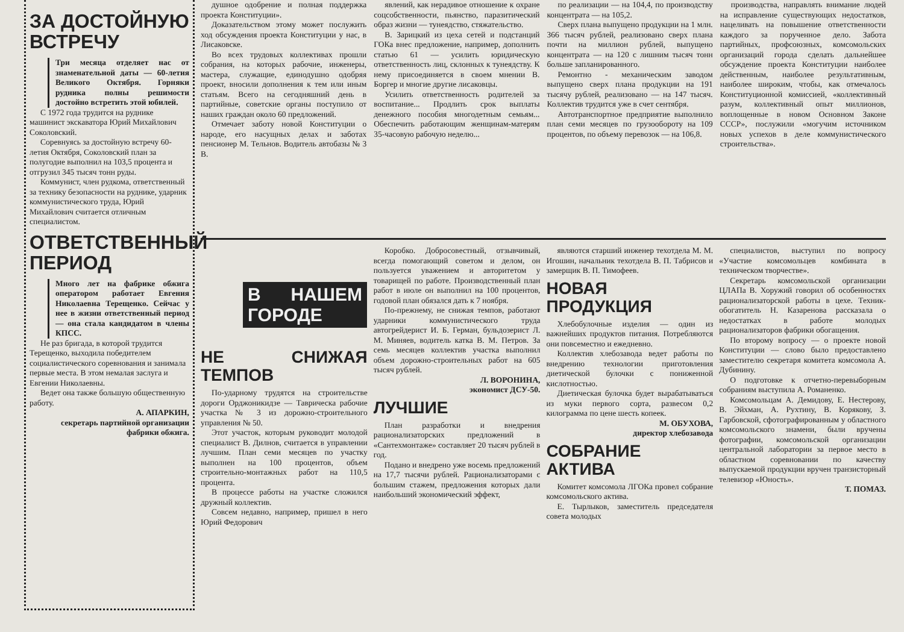ЗА ДОСТОЙНУЮ ВСТРЕЧУ
Три месяца отделяет нас от знаменательной даты — 60-летия Великого Октября. Горняки рудника полны решимости достойно встретить этой юбилей.
С 1972 года трудится на руднике машинист экскаватора Юрий Михайлович Соколовский.
Соревнуясь за достойную встречу 60-летия Октября, Соколовский план за полугодие выполнил на 103,5 процента и отгрузил 345 тысяч тонн руды.
Коммунист, член рудкома, ответственный за технику безопасности на руднике, ударник коммунистического труда, Юрий Михайлович считается отличным специалистом.
ОТВЕТСТВЕННЫЙ ПЕРИОД
Много лет на фабрике обжига оператором работает Евгения Николаевна Терещенко. Сейчас у нее в жизни ответственный период — она стала кандидатом в члены КПСС.
Не раз бригада, в которой трудится Терещенко, выходила победителем социалистического соревнования и занимала первые места. В этом немалая заслуга и Евгении Николаевны.
Ведет она также большую общественную работу.
А. АПАРКИН,
секретарь партийной организации фабрики обжига.
душное одобрение и полная поддержка проекта Конституции».
Доказательством этому может послужить ход обсуждения проекта Конституции у нас, в Лисаковске.
Во всех трудовых коллективах прошли собрания, на которых рабочие, инженеры, мастера, служащие, единодушно одобряя проект, вносили дополнения к тем или иным статьям. Всего на сегодняшний день в партийные, советские органы поступило от наших граждан около 60 предложений.
Отмечает заботу новой Конституции о народе, его насущных делах и заботах пенсионер М. Тельнов. Водитель автобазы № 3 В.
явлений, как нерадивое отношение к охране соцсобственности, пьянство, паразитический образ жизни — тунеядство, стяжательство.
В. Зарицкий из цеха сетей и подстанций ГОКа внес предложение, например, дополнить статью 61 — усилить юридическую ответственность лиц, склонных к тунеядству. К нему присоединяется в своем мнении В. Боргер и многие другие лисаковцы.
Усилить ответственность родителей за воспитание... Продлить срок выплаты денежного пособия многодетным семьям... Обеспечить работающим женщинам-матерям 35-часовую рабочую неделю...
по реализации — на 104,4, по производству концентрата — на 105,2.
Сверх плана выпущено продукции на 1 млн. 366 тысяч рублей, реализовано сверх плана почти на миллион рублей, выпущено концентрата — на 120 с лишним тысяч тонн больше запланированного.
Ремонтно - механическим заводом выпущено сверх плана продукции на 191 тысячу рублей, реализовано — на 147 тысяч. Коллектив трудится уже в счет сентября.
Автотранспортное предприятие выполнило план семи месяцев по грузообороту на 109 процентов, по объему перевозок — на 106,8.
производства, направлять внимание людей на исправление существующих недостатков, нацеливать на повышение ответственности каждого за порученное дело. Забота партийных, профсоюзных, комсомольских организаций города сделать дальнейшее обсуждение проекта Конституции наиболее действенным, наиболее результативным, наиболее широким, чтобы, как отмечалось Конституционной комиссией, «коллективный разум, коллективный опыт миллионов, воплощенные в новом Основном Законе СССР», послужили «могучим источником новых успехов в деле коммунистического строительства».
В НАШЕМ ГОРОДЕ
НЕ СНИЖАЯ ТЕМПОВ
По-ударному трудятся на строительстве дороги Орджоникидзе — Таврическа рабочие участка № 3 из дорожно-строительного управления № 50.
Этот участок, которым руководит молодой специалист В. Дилнов, считается в управлении лучшим. План семи месяцев по участку выполнен на 100 процентов, объем строительно-монтажных работ на 110,5 процента.
В процессе работы на участке сложился дружный коллектив.
Совсем недавно, например, пришел в него Юрий Федорович
Коробко. Добросовестный, отзывчивый, всегда помогающий советом и делом, он пользуется уважением и авторитетом у товарищей по работе. Производственный план работ в июле он выполнил на 100 процентов, годовой план обязался дать к 7 ноября.
По-прежнему, не снижая темпов, работают ударники коммунистического труда автогрейдерист И. Б. Герман, бульдозерист Л. М. Миняев, водитель катка В. М. Петров. За семь месяцев коллектив участка выполнил объем дорожно-строительных работ на 605 тысяч рублей.
Л. ВОРОНИНА,
экономист ДСУ-50.
ЛУЧШИЕ
План разработки и внедрения рационализаторских предложений в «Сантехмонтаже» составляет 20 тысяч рублей в год.
Подано и внедрено уже восемь предложений на 17,7 тысячи рублей. Рационализаторами с большим стажем, предложения которых дали наибольший экономический эффект,
являются старший инженер техотдела М. М. Игошин, начальник техотдела В. П. Табрисов и замерщик В. П. Тимофеев.
НОВАЯ ПРОДУКЦИЯ
Хлебобулочные изделия — один из важнейших продуктов питания. Потребляются они повсеместно и ежедневно.
Коллектив хлебозавода ведет работы по внедрению технологии приготовления диетической булочки с пониженной кислотностью.
Диетическая булочка будет вырабатываться из муки первого сорта, развесом 0,2 килограмма по цене шесть копеек.
М. ОБУХОВА,
директор хлебозавода
СОБРАНИЕ АКТИВА
Комитет комсомола ЛГОКа провел собрание комсомольского актива.
Е. Тырлыков, заместитель председателя совета молодых
специалистов, выступил по вопросу «Участие комсомольцев комбината в техническом творчестве».
Секретарь комсомольской организации ЦЛАПа В. Хоружий говорил об особенностях рационализаторской работы в цехе. Техник-обогатитель Н. Казаренова рассказала о недостатках в работе молодых рационализаторов фабрики обогащения.
По второму вопросу — о проекте новой Конституции — слово было предоставлено заместителю секретаря комитета комсомола А. Дубинину.
О подготовке к отчетно-перевыборным собраниям выступила А. Романенко.
Комсомольцам А. Демидову, Е. Нестерову, В. Эйхман, А. Рухтину, В. Корякову, З. Гарбовской, сфотографированным у областного комсомольского знамени, были вручены фотографии, комсомольской организации центральной лаборатории за первое место в областном соревновании по качеству выпускаемой продукции вручен транзисторный телевизор «Юность».
Т. ПОМАЗ.